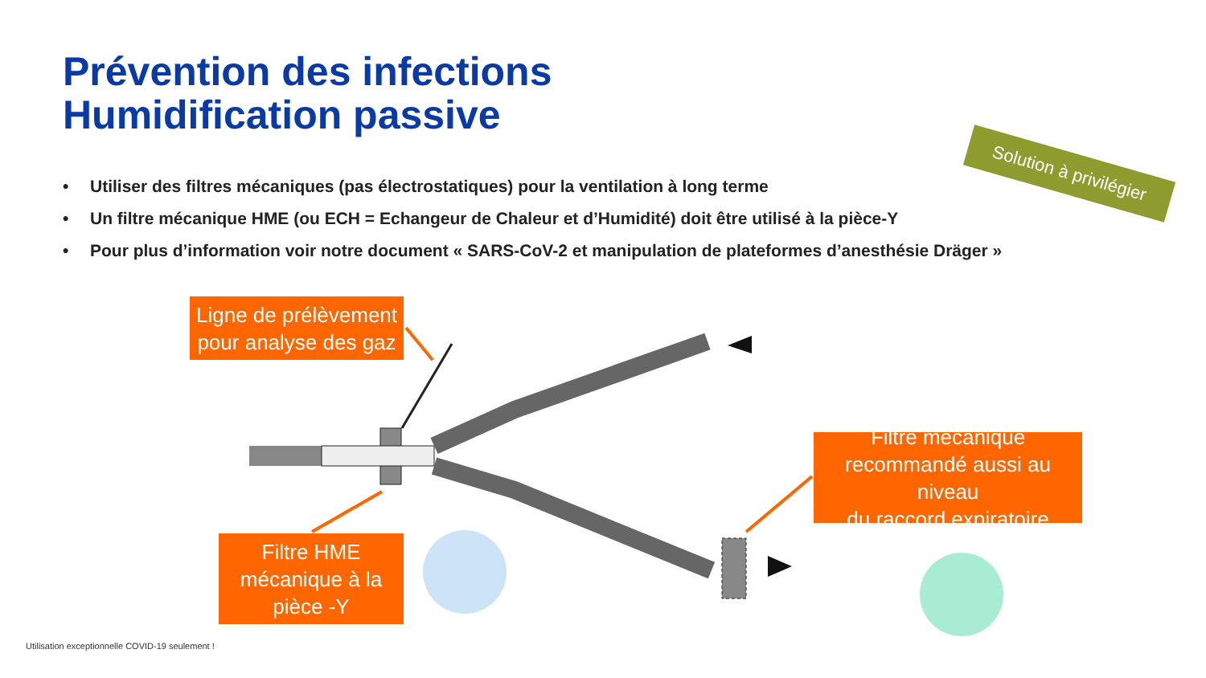Prévention des infections
Humidification passive
Solution à privilégier
• Utiliser des filtres mécaniques (pas électrostatiques) pour la ventilation à long terme
• Un filtre mécanique HME (ou ECH = Echangeur de Chaleur et d’Humidité) doit être utilisé à la pièce-Y
• Pour plus d’information voir notre document « SARS-CoV-2 et manipulation de plateformes d’anesthésie Dräger »
Ligne de prélèvement
pour analyse des gaz
Filtre HME
mécanique à la
pièce -Y
Filtre mécanique
recommandé aussi au niveau
du raccord expiratoire
Utilisation exceptionnelle COVID-19 seulement !